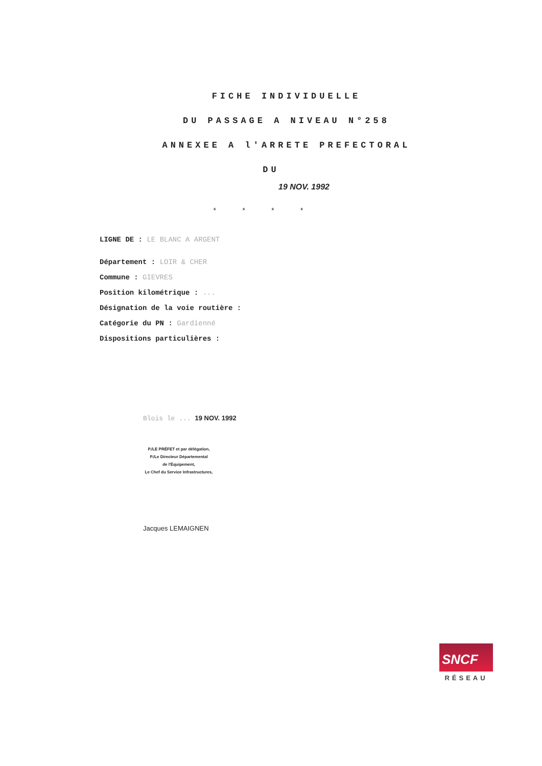FICHE INDIVIDUELLE
DU PASSAGE A NIVEAU N°258
ANNEXEE A l'ARRETE PREFECTORAL
DU
19 NOV. 1992
* * * *
LIGNE DE : LE BLANC A ARGENT
Département : LOIR & CHER
Commune : GIEVRES
Position kilométrique : ...
Désignation de la voie routière :
Catégorie du PN : Gardienné
Dispositions particulières :
Blois le ... 19 NOV. 1992
P./LE PRÉFET et par délégation,
P./Le Directeur Départemental
de l'Équipement,
Le Chef du Service Infrastructures,
Jacques LEMAIGNEN
SNCF
RÉSEAU